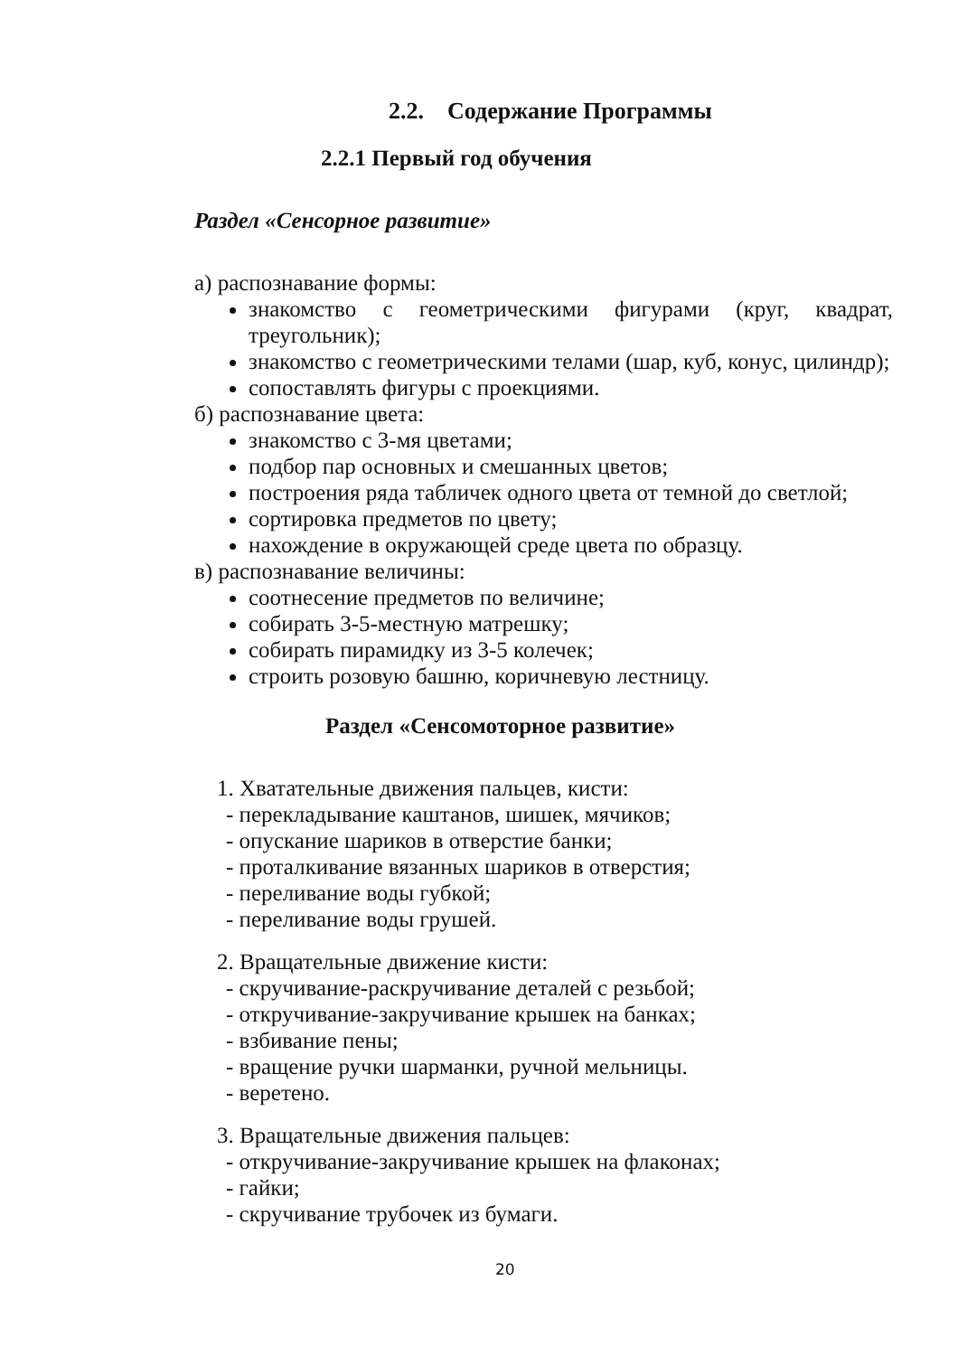2.2. Содержание Программы
2.2.1 Первый год обучения
Раздел «Сенсорное развитие»
а) распознавание формы:
знакомство с геометрическими фигурами (круг, квадрат, треугольник);
знакомство с геометрическими телами (шар, куб, конус, цилиндр);
сопоставлять фигуры с проекциями.
б) распознавание цвета:
знакомство с 3-мя цветами;
подбор пар основных и смешанных цветов;
построения ряда табличек одного цвета от темной до светлой;
сортировка предметов по цвету;
нахождение в окружающей среде цвета по образцу.
в) распознавание величины:
соотнесение предметов по величине;
собирать 3-5-местную матрешку;
собирать пирамидку из 3-5 колечек;
строить розовую башню, коричневую лестницу.
Раздел «Сенсомоторное развитие»
1. Хватательные движения пальцев, кисти:
- перекладывание каштанов, шишек, мячиков;
- опускание шариков в отверстие банки;
- проталкивание вязанных шариков в отверстия;
- переливание воды губкой;
- переливание воды грушей.
2. Вращательные движение кисти:
- скручивание-раскручивание деталей с резьбой;
- откручивание-закручивание крышек на банках;
- взбивание пены;
- вращение ручки шарманки, ручной мельницы.
- веретено.
3. Вращательные движения пальцев:
- откручивание-закручивание крышек на флаконах;
- гайки;
- скручивание трубочек из бумаги.
20